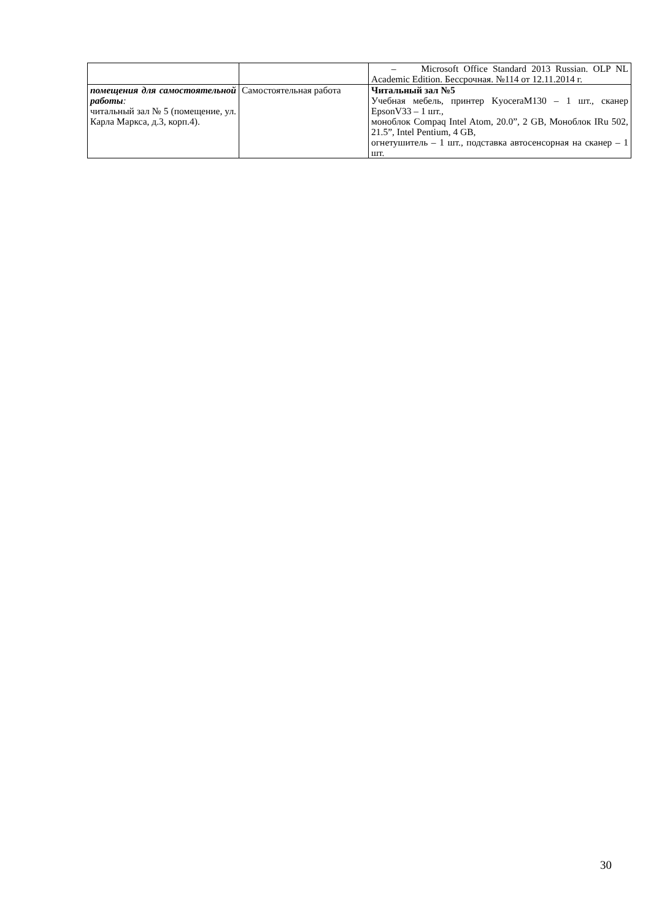| | | – Microsoft Office Standard 2013 Russian. OLP NL Academic Edition. Бессрочная. №114 от 12.11.2014 г. |
| помещения для самостоятельной работы : читальный зал № 5 (помещение, ул. Карла Маркса, д.3, корп.4). | Самостоятельная работа | Читальный зал №5 Учебная мебель, принтер KyoceraM130 – 1 шт., сканер EpsonV33 – 1 шт., моноблок Compaq Intel Atom, 20.0”, 2 GB, Моноблок IRu 502, 21.5”, Intel Pentium, 4 GB, огнетушитель – 1 шт., подставка автосенсорная на сканер – 1 шт. |
30